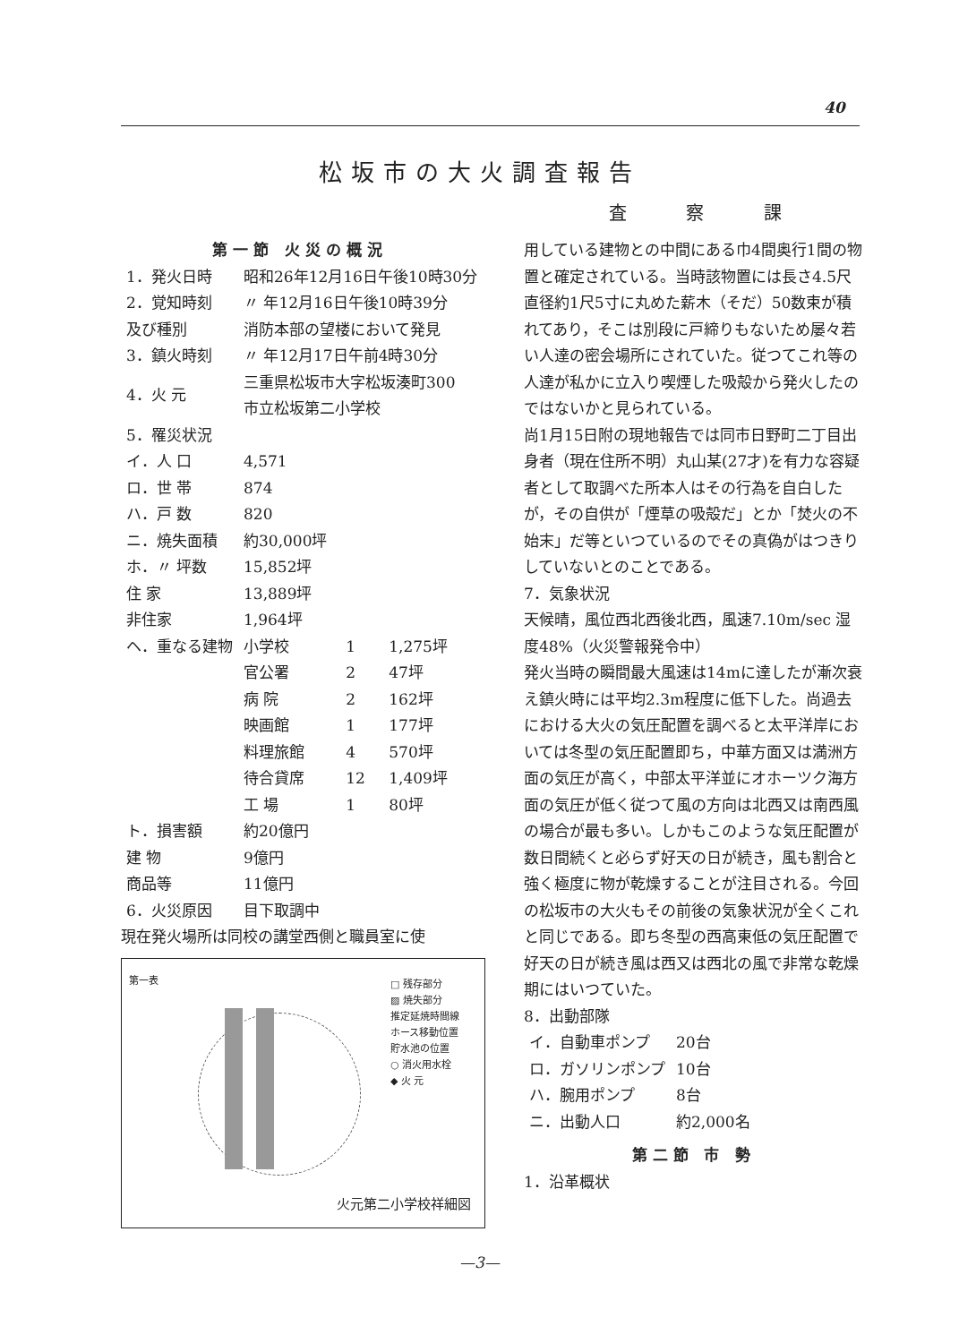40
松坂市の大火調査報告
査 察 課
第一節 火災の概況
| 1．発火日時 | 昭和26年12月16日午後10時30分 | | |
| 2．覚知時刻 | 〃 年12月16日午後10時39分 | | |
| 及び種別 | 消防本部の望楼において発見 | | |
| 3．鎮火時刻 | 〃 年12月17日午前4時30分 | | |
| 4．火 元 | 三重県松坂市大字松坂湊町300 市立松坂第二小学校 | | |
| 5．罹災状況 | | | |
| イ．人 口 | 4,571 | | |
| ロ．世 帯 | 874 | | |
| ハ．戸 数 | 820 | | |
| ニ．焼失面積 | 約30,000坪 | | |
| ホ．〃 坪数 | 15,852坪 | | |
| 住 家 | 13,889坪 | | |
| 非住家 | 1,964坪 | | |
| ヘ．重なる建物 | 小学校 | 1 | 1,275坪 |
| | 官公署 | 2 | 47坪 |
| | 病 院 | 2 | 162坪 |
| | 映画館 | 1 | 177坪 |
| | 料理旅館 | 4 | 570坪 |
| | 待合貸席 | 12 | 1,409坪 |
| | 工 場 | 1 | 80坪 |
| ト．損害額 | 約20億円 | | |
| 建 物 | 9億円 | | |
| 商品等 | 11億円 | | |
| 6．火災原因 | 目下取調中 | | |
現在発火場所は同校の講堂西側と職員室に使
第一表
□ 残存部分
▨ 焼失部分
推定延焼時間線
ホース移動位置
貯水池の位置
○ 消火用水栓
◆ 火 元
火元第二小学校祥細図
用している建物との中間にある巾4間奥行1間の物置と確定されている。当時該物置には長さ4.5尺直径約1尺5寸に丸めた薪木（そだ）50数束が積れてあり，そこは別段に戸締りもないため屡々若い人達の密会場所にされていた。従つてこれ等の人達が私かに立入り喫煙した吸殻から発火したのではないかと見られている。
尚1月15日附の現地報告では同市日野町二丁目出身者（現在住所不明）丸山某(27才)を有力な容疑者として取調べた所本人はその行為を自白したが，その自供が「煙草の吸殻だ」とか「焚火の不始末」だ等といつているのでその真偽がはつきりしていないとのことである。
7．気象状況
天候晴，風位西北西後北西，風速7.10m/sec 湿度48%（火災警報発令中）
発火当時の瞬間最大風速は14mに達したが漸次衰え鎮火時には平均2.3m程度に低下した。尚過去における大火の気圧配置を調べると太平洋岸においては冬型の気圧配置即ち，中華方面又は満洲方面の気圧が高く，中部太平洋並にオホーツク海方面の気圧が低く従つて風の方向は北西又は南西風の場合が最も多い。しかもこのような気圧配置が数日間続くと必らず好天の日が続き，風も割合と強く極度に物が乾燥することが注目される。今回の松坂市の大火もその前後の気象状況が全くこれと同じである。即ち冬型の西高東低の気圧配置で好天の日が続き風は西又は西北の風で非常な乾燥期にはいつていた。
8．出動部隊
| イ．自動車ポンプ | 20台 |
| ロ．ガソリンポンプ | 10台 |
| ハ．腕用ポンプ | 8台 |
| ニ．出動人口 | 約2,000名 |
第二節 市 勢
1．沿革概状
—3—